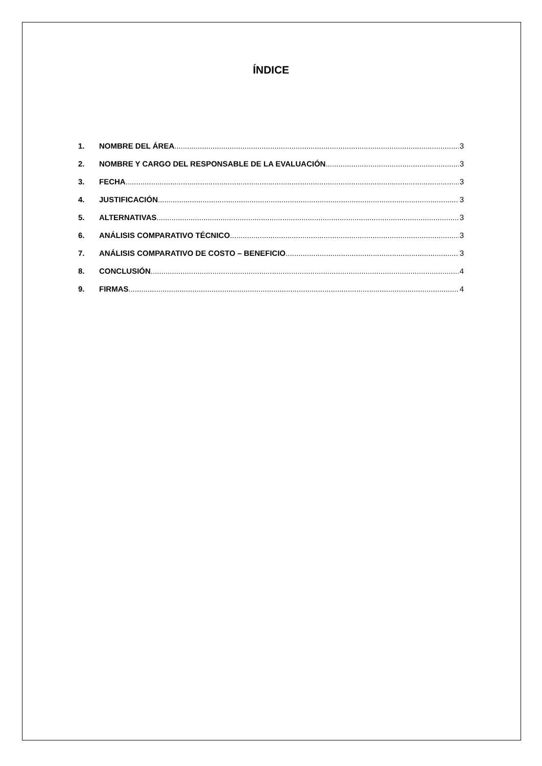ÍNDICE
1. NOMBRE DEL ÁREA 3
2. NOMBRE Y CARGO DEL RESPONSABLE DE LA EVALUACIÓN 3
3. FECHA 3
4. JUSTIFICACIÓN 3
5. ALTERNATIVAS 3
6. ANÁLISIS COMPARATIVO TÉCNICO 3
7. ANÁLISIS COMPARATIVO DE COSTO – BENEFICIO 3
8. CONCLUSIÓN 4
9. FIRMAS 4